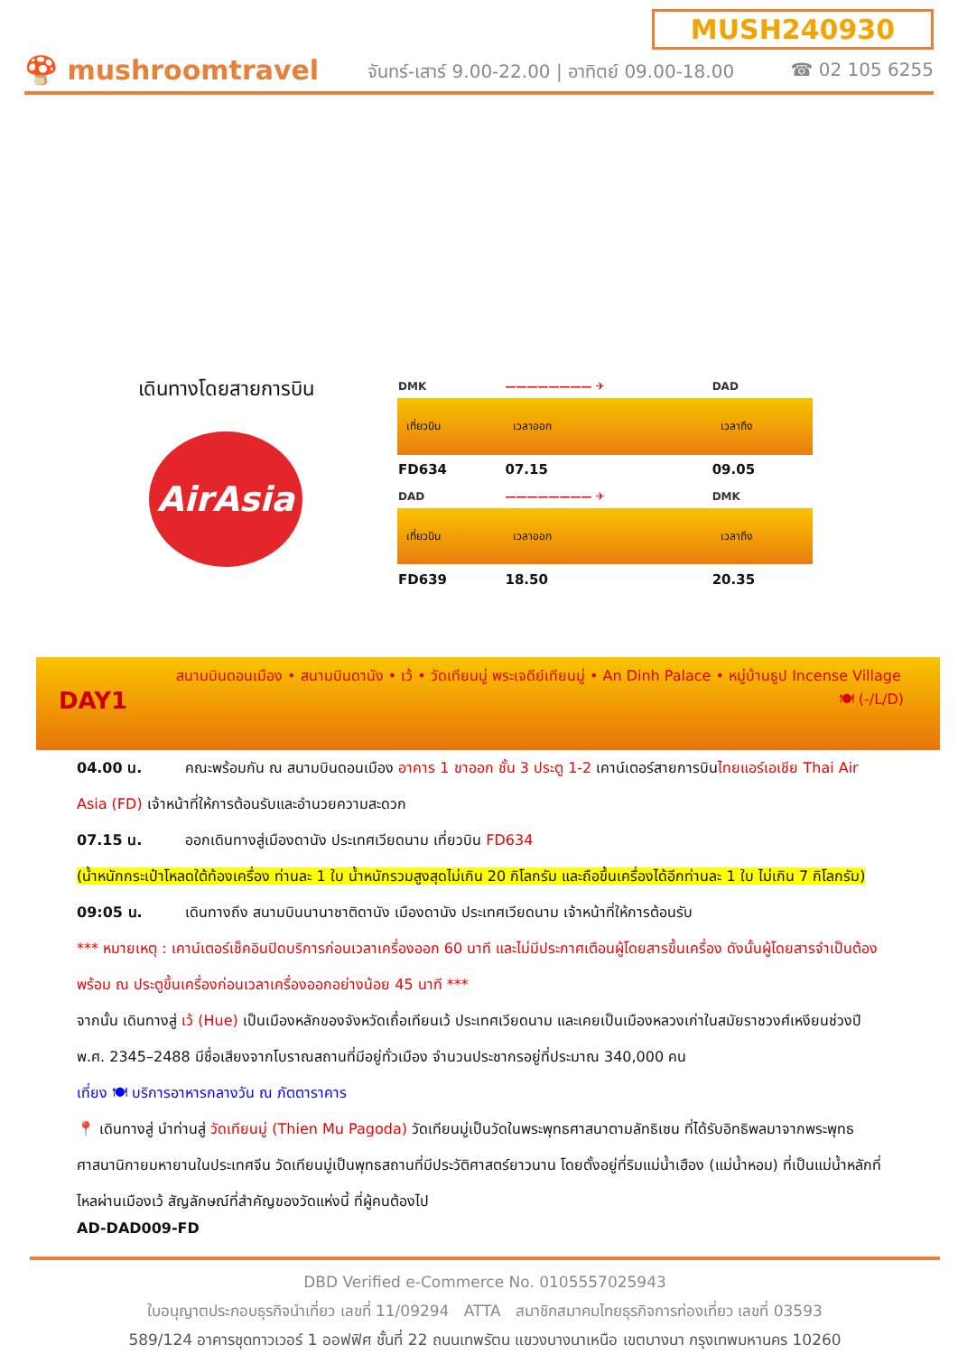🍄 mushroomtravel
MUSH240930
จันทร์-เสาร์ 9.00-22.00 | อาทิตย์ 09.00-18.00 ☎ 02 105 6255
เดินทางโดยสายการบิน
AirAsia
| DMK | ———————— ✈ | DAD |
| เที่ยวบิน | เวลาออก | เวลาถึง |
| FD634 | 07.15 | 09.05 |
| DAD | ———————— ✈ | DMK |
| เที่ยวบิน | เวลาออก | เวลาถึง |
| FD639 | 18.50 | 20.35 |
DAY1
สนามบินดอนเมือง • สนามบินดานัง • เว้ • วัดเทียนมู่ พระเจดีย์เทียนมู่ • An Dinh Palace • หมู่บ้านธูป Incense Village 🍽 (-/L/D)
04.00 น. คณะพร้อมกัน ณ สนามบินดอนเมือง อาคาร 1 ขาออก ชั้น 3 ประตู 1-2 เคาน์เตอร์สายการบินไทยแอร์เอเชีย Thai Air Asia (FD) เจ้าหน้าที่ให้การต้อนรับและอำนวยความสะดวก
07.15 น. ออกเดินทางสู่เมืองดานัง ประเทศเวียดนาม เที่ยวบิน FD634
(น้ำหนักกระเป๋าโหลดใต้ท้องเครื่อง ท่านละ 1 ใบ น้ำหนักรวมสูงสุดไม่เกิน 20 กิโลกรัม และถือขึ้นเครื่องได้อีกท่านละ 1 ใบ ไม่เกิน 7 กิโลกรัม)
09:05 น. เดินทางถึง สนามบินนานาชาติดานัง เมืองดานัง ประเทศเวียดนาม เจ้าหน้าที่ให้การต้อนรับ
*** หมายเหตุ : เคาน์เตอร์เช็คอินปิดบริการก่อนเวลาเครื่องออก 60 นาที และไม่มีประกาศเตือนผู้โดยสารขึ้นเครื่อง ดังนั้นผู้โดยสารจำเป็นต้องพร้อม ณ ประตูขึ้นเครื่องก่อนเวลาเครื่องออกอย่างน้อย 45 นาที ***
จากนั้น เดินทางสู่ เว้ (Hue) เป็นเมืองหลักของจังหวัดเถื่อเทียนเว้ ประเทศเวียดนาม และเคยเป็นเมืองหลวงเก่าในสมัยราชวงศ์เหงียนช่วงปี พ.ศ. 2345–2488 มีชื่อเสียงจากโบราณสถานที่มีอยู่ทั่วเมือง จำนวนประชากรอยู่ที่ประมาณ 340,000 คน
เที่ยง 🍽 บริการอาหารกลางวัน ณ ภัตตาราคาร
📍 เดินทางสู่ นำท่านสู่ วัดเทียนมู่ (Thien Mu Pagoda) วัดเทียนมู่เป็นวัดในพระพุทธศาสนาตามลัทธิเซน ที่ได้รับอิทธิพลมาจากพระพุทธศาสนานิกายมหายานในประเทศจีน วัดเทียนมู่เป็นพุทธสถานที่มีประวัติศาสตร์ยาวนาน โดยตั้งอยู่ที่ริมแม่น้ำเฮือง (แม่น้ำหอม) ที่เป็นแม่น้ำหลักที่ไหลผ่านเมืองเว้ สัญลักษณ์ที่สำคัญของวัดแห่งนี้ ที่ผู้คนต้องไป
AD-DAD009-FD
DBD Verified e-Commerce No. 0105557025943
ใบอนุญาตประกอบธุรกิจนำเที่ยว เลขที่ 11/09294 ATTA สมาชิกสมาคมไทยธุรกิจการท่องเที่ยว เลขที่ 03593
589/124 อาคารชุดทาวเวอร์ 1 ออฟฟิศ ชั้นที่ 22 ถนนเทพรัตน แขวงบางนาเหนือ เขตบางนา กรุงเทพมหานคร 10260